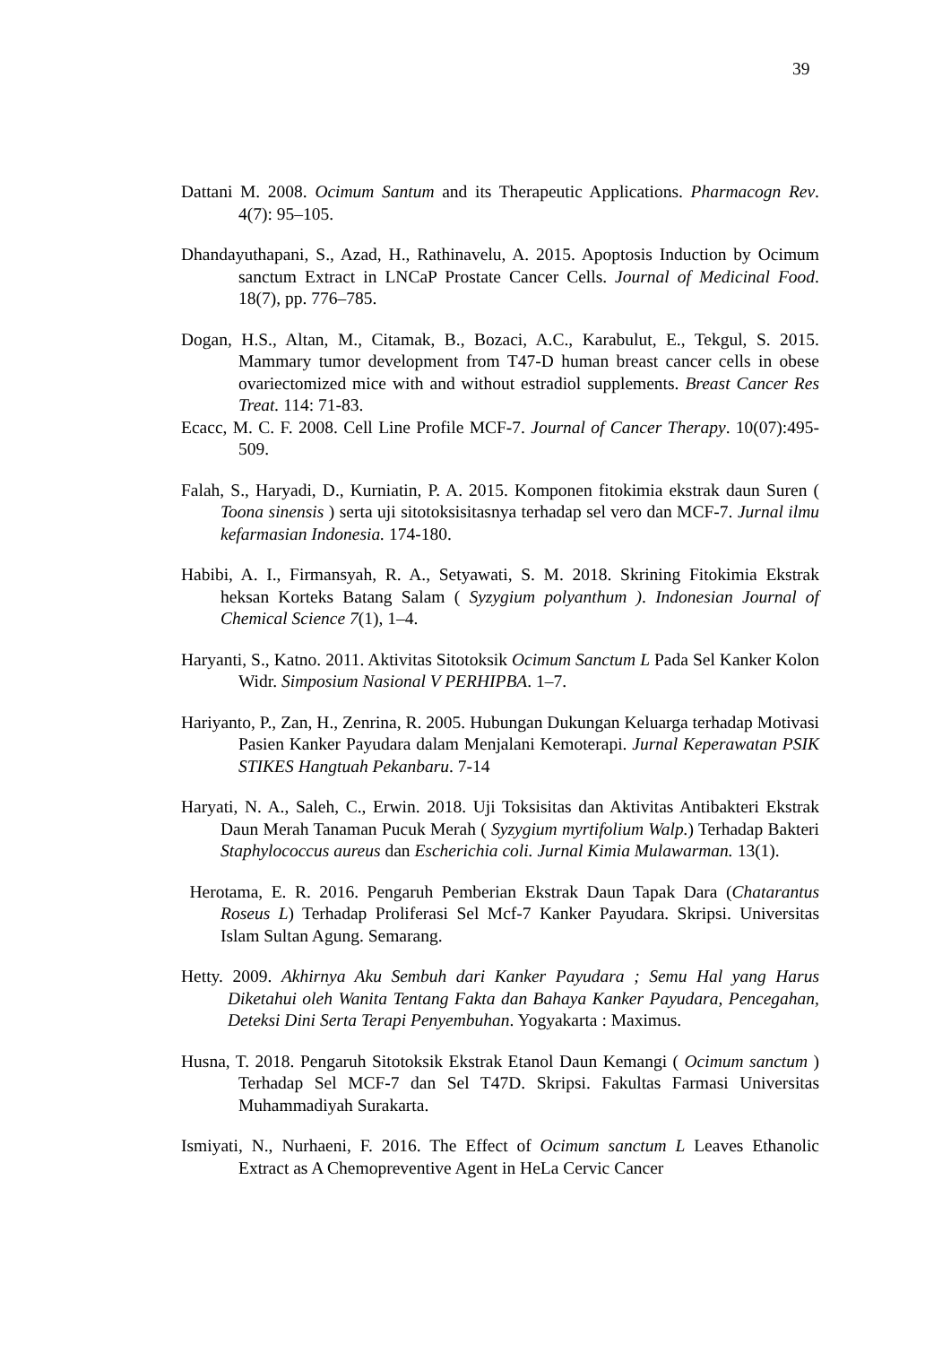39
Dattani M. 2008. Ocimum Santum and its Therapeutic Applications. Pharmacogn Rev. 4(7): 95–105.
Dhandayuthapani, S., Azad, H., Rathinavelu, A. 2015. Apoptosis Induction by Ocimum sanctum Extract in LNCaP Prostate Cancer Cells. Journal of Medicinal Food. 18(7), pp. 776–785.
Dogan, H.S., Altan, M., Citamak, B., Bozaci, A.C., Karabulut, E., Tekgul, S. 2015. Mammary tumor development from T47-D human breast cancer cells in obese ovariectomized mice with and without estradiol supplements. Breast Cancer Res Treat. 114: 71-83.
Ecacc, M. C. F. 2008. Cell Line Profile MCF-7. Journal of Cancer Therapy. 10(07):495-509.
Falah, S., Haryadi, D., Kurniatin, P. A. 2015. Komponen fitokimia ekstrak daun Suren ( Toona sinensis ) serta uji sitotoksisitasnya terhadap sel vero dan MCF-7. Jurnal ilmu kefarmasian Indonesia. 174-180.
Habibi, A. I., Firmansyah, R. A., Setyawati, S. M. 2018. Skrining Fitokimia Ekstrak heksan Korteks Batang Salam ( Syzygium polyanthum ). Indonesian Journal of Chemical Science 7(1), 1–4.
Haryanti, S., Katno. 2011. Aktivitas Sitotoksik Ocimum Sanctum L Pada Sel Kanker Kolon Widr. Simposium Nasional V PERHIPBA. 1–7.
Hariyanto, P., Zan, H., Zenrina, R. 2005. Hubungan Dukungan Keluarga terhadap Motivasi Pasien Kanker Payudara dalam Menjalani Kemoterapi. Jurnal Keperawatan PSIK STIKES Hangtuah Pekanbaru. 7-14
Haryati, N. A., Saleh, C., Erwin. 2018. Uji Toksisitas dan Aktivitas Antibakteri Ekstrak Daun Merah Tanaman Pucuk Merah ( Syzygium myrtifolium Walp.) Terhadap Bakteri Staphylococcus aureus dan Escherichia coli. Jurnal Kimia Mulawarman. 13(1).
Herotama, E. R. 2016. Pengaruh Pemberian Ekstrak Daun Tapak Dara (Chatarantus Roseus L) Terhadap Proliferasi Sel Mcf-7 Kanker Payudara. Skripsi. Universitas Islam Sultan Agung. Semarang.
Hetty. 2009. Akhirnya Aku Sembuh dari Kanker Payudara ; Semu Hal yang Harus Diketahui oleh Wanita Tentang Fakta dan Bahaya Kanker Payudara, Pencegahan, Deteksi Dini Serta Terapi Penyembuhan. Yogyakarta : Maximus.
Husna, T. 2018. Pengaruh Sitotoksik Ekstrak Etanol Daun Kemangi ( Ocimum sanctum ) Terhadap Sel MCF-7 dan Sel T47D. Skripsi. Fakultas Farmasi Universitas Muhammadiyah Surakarta.
Ismiyati, N., Nurhaeni, F. 2016. The Effect of Ocimum sanctum L Leaves Ethanolic Extract as A Chemopreventive Agent in HeLa Cervic Cancer